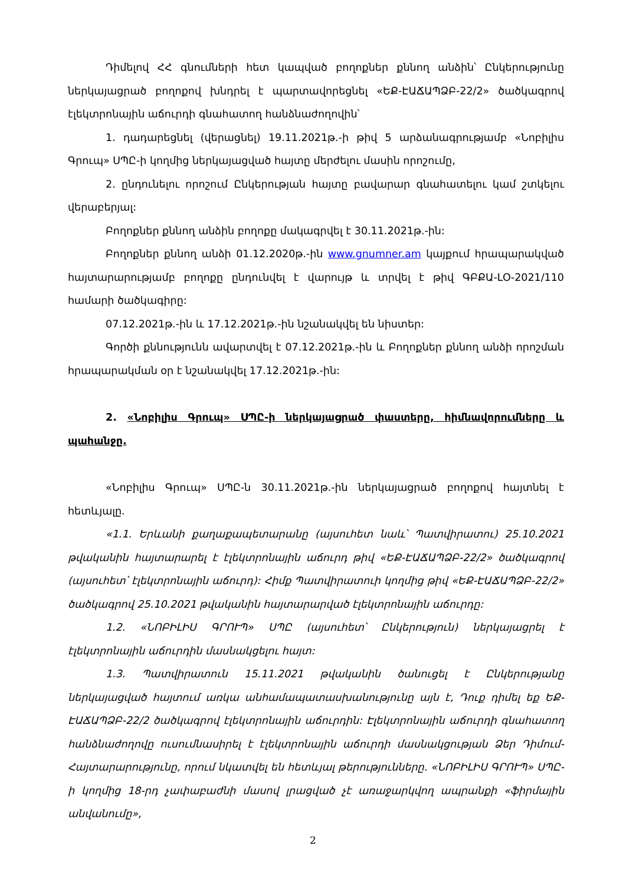Դիմելով ՀՀ գնումների հետ կապված բողոքներ քննող անձին՝ Ընկերությունը ներկայացրած բողոքով խնդրել է պարտավորեցնել «ԵՔ-ԷԱՃԱՊՁԲ-22/2» ծածկագրով էլեկտրոնային աճուրդի գնահատող հանձնաժողովին՝
1. դադարեցնել (վերացնել) 19.11.2021թ.-ի թիվ 5 արձանագրությամբ «Նոբիլիս Գրուպ» ՍՊԸ-ի կողմից ներկայացված հայտը մերժելու մասին որոշումը,
2. ընդունելու որոշում Ընկերության հայտը բավարար գնահատելու կամ շտկելու վերաբերյալ:
Բողոքներ քննող անձին բողոքը մակագրվել է 30.11.2021թ.-ին:
Բողոքներ քննող անձի 01.12.2020թ.-ին www.gnumner.am կայքում հրապարակված հայտարարությամբ բողոքը ընդունվել է վարույթ և տրվել է թիվ ԳԲՔԱ-ԼՕ-2021/110 համարի ծածկագիրը:
07.12.2021թ.-ին և 17.12.2021թ.-ին նշանակվել են նիստեր:
Գործի քննությունն ավարտվել է 07.12.2021թ.-ին և Բողոքներ քննող անձի որոշման հրապարակման օր է նշանակվել 17.12.2021թ.-ին:
2. «Նոբիլիս Գրուպ» ՍՊԸ-ի ներկայացրած փաստերը, հիմնավորումները և պահանջը.
«Նոբիլիս Գրուպ» ՍՊԸ-ն 30.11.2021թ.-ին ներկայացրած բողոքով հայտնել է հետևյալը.
«1.1. Երևանի քաղաքապետարանը (այսուհետ նաև՝ Պատվիրատու) 25.10.2021 թվականին հայտարարել է էլեկտրոնային աճուրդ թիվ «ԵՔ-ԷԱՃԱՊՁԲ-22/2» ծածկագրով (այսուհետ՝ էլեկտրոնային աճուրդ): Հիմք Պատվիրատուի կողմից թիվ «ԵՔ-ԷԱՃԱՊՁԲ-22/2» ծածկագրով 25.10.2021 թվականին հայտարարված էլեկտրոնային աճուրդը:
1.2. «ՆՈԲԻԼԻՍ ԳՐՈՒՊ» ՍՊԸ (այսուհետ՝ Ընկերություն) ներկայացրել է էլեկտրոնային աճուրդին մասնակցելու հայտ:
1.3. Պատվիրատուն 15.11.2021 թվականին ծանուցել է Ընկերությանը ներկայացված հայտում առկա անհամապատասխանությունը այն է, Դուք դիմել եք ԵՔ-ԷԱՃԱՊՁԲ-22/2 ծածկագրով էլեկտրոնային աճուրդին: Էլեկտրոնային աճուրդի գնահատող հանձնաժողովը ուսումնասիրել է էլեկտրոնային աճուրդի մասնակցության Ձեր Դիմում-Հայտարարությունը, որում նկատվել են հետևյալ թերությունները. «ՆՈԲԻԼԻՍ ԳՐՈՒՊ» ՍՊԸ-ի կողմից 18-րդ չափաբաժնի մասով լրացված չէ առաջարկվող ապրանքի «ֆիրմային անվանումը»,
2